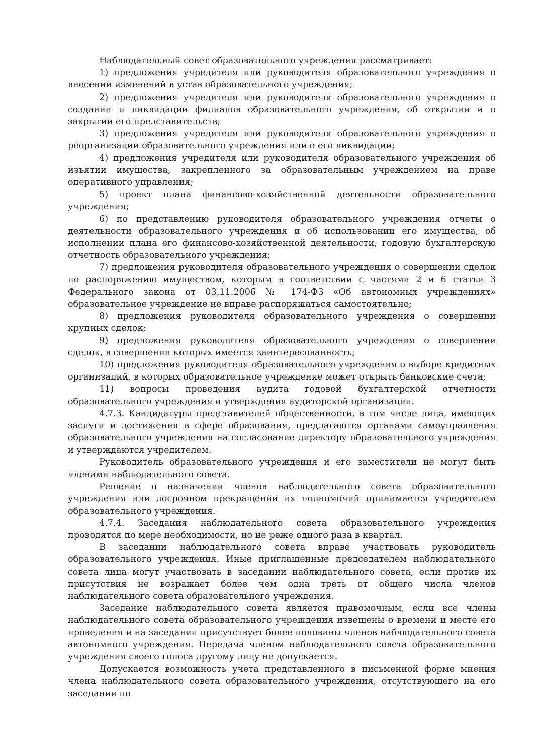Наблюдательный совет образовательного учреждения рассматривает:
1) предложения учредителя или руководителя образовательного учреждения о внесении изменений в устав образовательного учреждения;
2) предложения учредителя или руководителя образовательного учреждения о создании и ликвидации филиалов образовательного учреждения, об открытии и о закрытии его представительств;
3) предложения учредителя или руководителя образовательного учреждения о реорганизации образовательного учреждения или о его ликвидации;
4) предложения учредителя или руководителя образовательного учреждения об изъятии имущества, закрепленного за образовательным учреждением на праве оперативного управления;
5) проект плана финансово-хозяйственной деятельности образовательного учреждения;
6) по представлению руководителя образовательного учреждения отчеты о деятельности образовательного учреждения и об использовании его имущества, об исполнении плана его финансово-хозяйственной деятельности, годовую бухгалтерскую отчетность образовательного учреждения;
7) предложения руководителя образовательного учреждения о совершении сделок по распоряжению имуществом, которым в соответствии с частями 2 и 6 статьи 3 Федерального закона от 03.11.2006 № 174-ФЗ «Об автономных учреждениях» образовательное учреждение не вправе распоряжаться самостоятельно;
8) предложения руководителя образовательного учреждения о совершении крупных сделок;
9) предложения руководителя образовательного учреждения о совершении сделок, в совершении которых имеется заинтересованность;
10) предложения руководителя образовательного учреждения о выборе кредитных организаций, в которых образовательное учреждение может открыть банковские счета;
11) вопросы проведения аудита годовой бухгалтерской отчетности образовательного учреждения и утверждения аудиторской организации.
4.7.3. Кандидатуры представителей общественности, в том числе лица, имеющих заслуги и достижения в сфере образования, предлагаются органами самоуправления образовательного учреждения на согласование директору образовательного учреждения и утверждаются учредителем.
Руководитель образовательного учреждения и его заместители не могут быть членами наблюдательного совета.
Решение о назначении членов наблюдательного совета образовательного учреждения или досрочном прекращении их полномочий принимается учредителем образовательного учреждения.
4.7.4. Заседания наблюдательного совета образовательного учреждения проводятся по мере необходимости, но не реже одного раза в квартал.
В заседании наблюдательного совета вправе участвовать руководитель образовательного учреждения. Иные приглашенные председателем наблюдательного совета лица могут участвовать в заседании наблюдательного совета, если против их присутствия не возражает более чем одна треть от общего числа членов наблюдательного совета образовательного учреждения.
Заседание наблюдательного совета является правомочным, если все члены наблюдательного совета образовательного учреждения извещены о времени и месте его проведения и на заседании присутствует более половины членов наблюдательного совета автономного учреждения. Передача членом наблюдательного совета образовательного учреждения своего голоса другому лицу не допускается.
Допускается возможность учета представленного в письменной форме мнения члена наблюдательного совета образовательного учреждения, отсутствующего на его заседании по